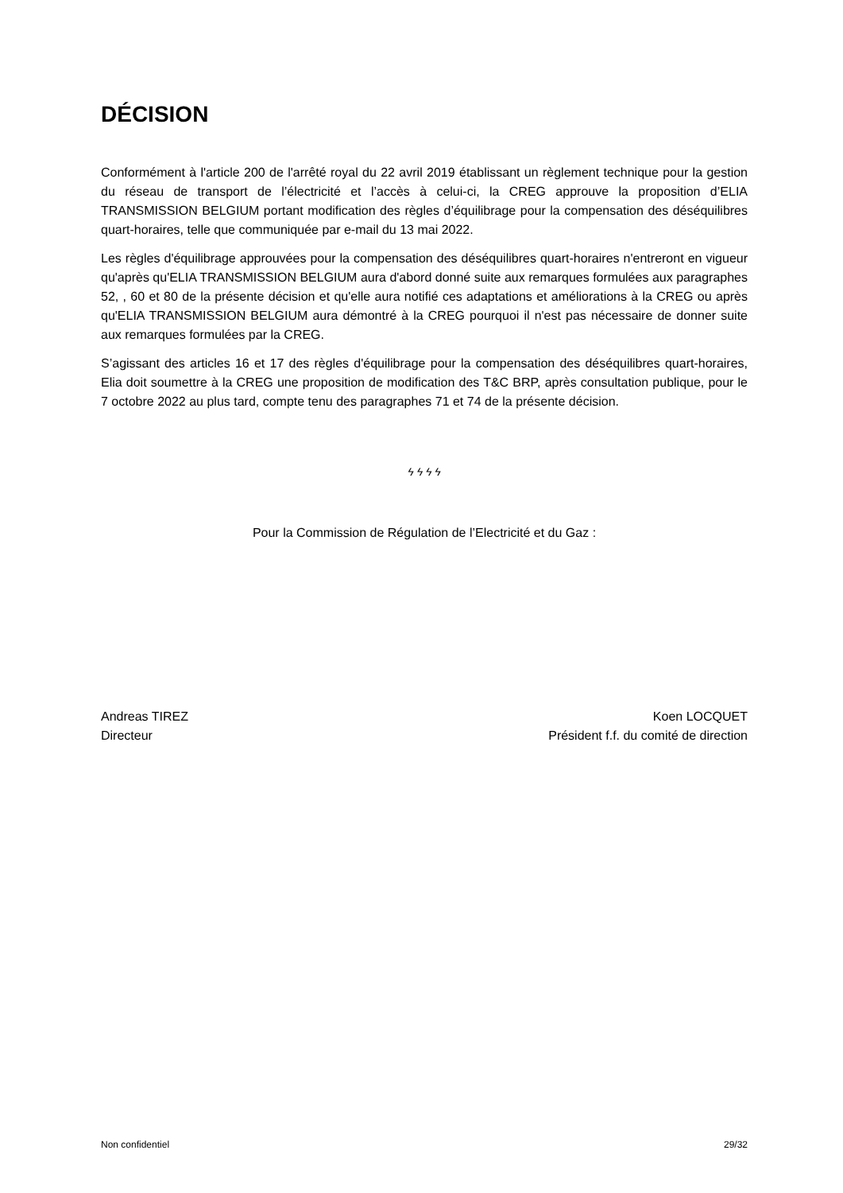DÉCISION
Conformément à l'article 200 de l'arrêté royal du 22 avril 2019 établissant un règlement technique pour la gestion du réseau de transport de l’électricité et l’accès à celui-ci, la CREG approuve la proposition d’ELIA TRANSMISSION BELGIUM portant modification des règles d’équilibrage pour la compensation des déséquilibres quart-horaires, telle que communiquée par e-mail du 13 mai 2022.
Les règles d'équilibrage approuvées pour la compensation des déséquilibres quart-horaires n'entreront en vigueur qu'après qu'ELIA TRANSMISSION BELGIUM aura d'abord donné suite aux remarques formulées aux paragraphes 52, , 60 et 80 de la présente décision et qu'elle aura notifié ces adaptations et améliorations à la CREG ou après qu'ELIA TRANSMISSION BELGIUM aura démontré à la CREG pourquoi il n'est pas nécessaire de donner suite aux remarques formulées par la CREG.
S’agissant des articles 16 et 17 des règles d'équilibrage pour la compensation des déséquilibres quart-horaires, Elia doit soumettre à la CREG une proposition de modification des T&C BRP, après consultation publique, pour le 7 octobre 2022 au plus tard, compte tenu des paragraphes 71 et 74 de la présente décision.
ϟ ϟ ϟ ϟ
Pour la Commission de Régulation de l’Electricité et du Gaz :
Andreas TIREZ
Directeur
Koen LOCQUET
Président f.f. du comité de direction
Non confidentiel 29/32